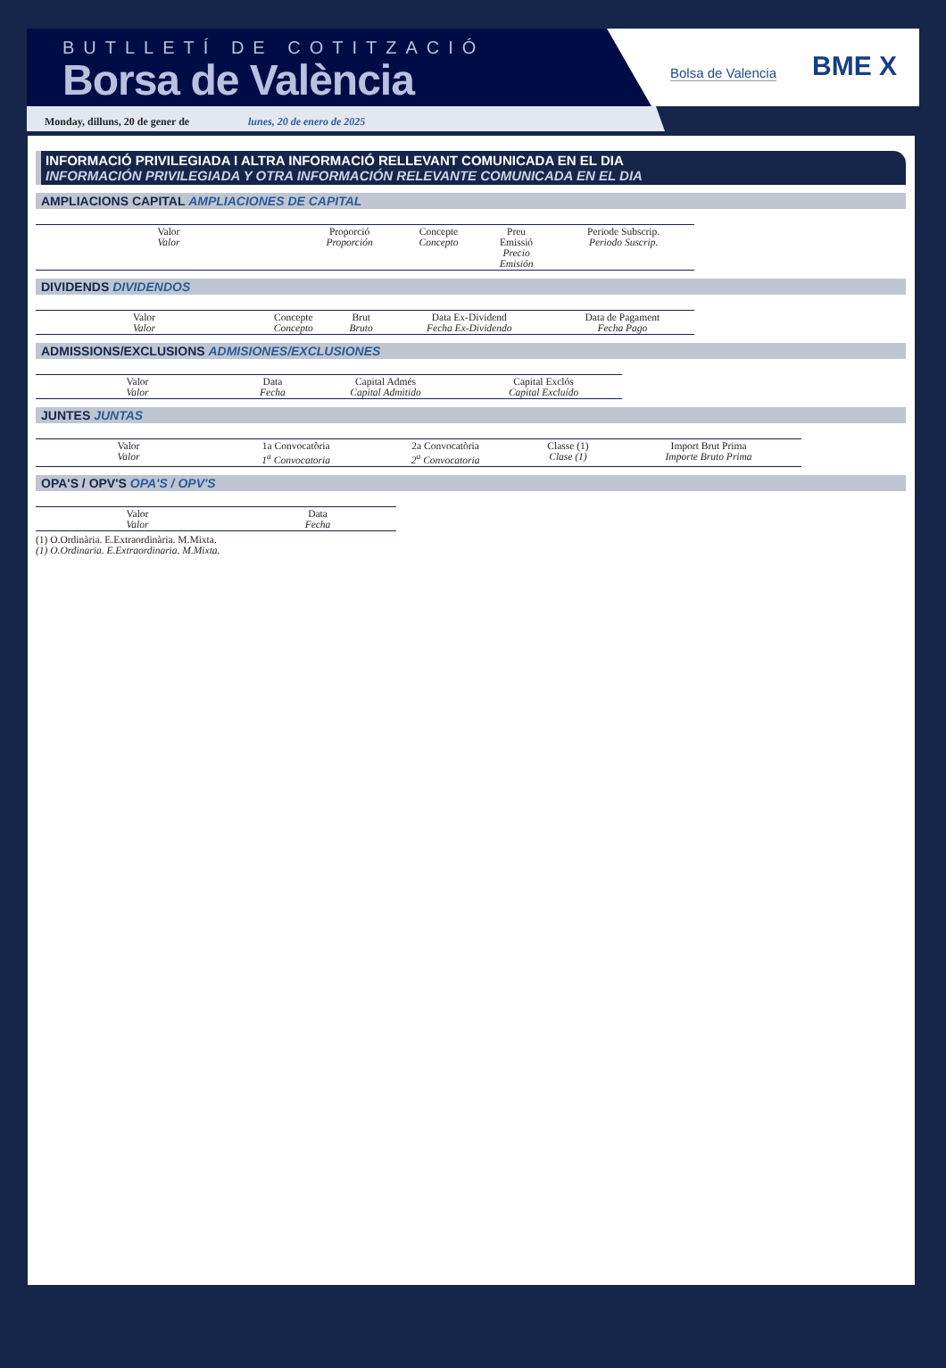BUTLLETÍ DE COTITZACIÓ
Borsa de València
Bolsa de Valencia
BME X
Monday, dilluns, 20 de gener de lunes, 20 de enero de 2025
INFORMACIÓ PRIVILEGIADA I ALTRA INFORMACIÓ RELLEVANT COMUNICADA EN EL DIA
INFORMACIÓN PRIVILEGIADA Y OTRA INFORMACIÓN RELEVANTE COMUNICADA EN EL DIA
AMPLIACIONS CAPITAL AMPLIACIONES DE CAPITAL
| Valor Valor | Proporció Proporción | Concepte Concepto | Preu Emissió Precio Emisión | Periode Subscrip. Periodo Suscrip. |
DIVIDENDS DIVIDENDOS
| Valor Valor | Concepte Concepto | Brut Bruto | Data Ex-Dividend Fecha Ex-Dividendo | Data de Pagament Fecha Pago |
ADMISSIONS/EXCLUSIONS ADMISIONES/EXCLUSIONES
| Valor Valor | Data Fecha | Capital Admés Capital Admitido | Capital Exclós Capital Excluído |
JUNTES JUNTAS
| Valor Valor | 1a Convocatòria 1<sup>a</sup> Convocatoria | 2a Convocatòria 2<sup>a</sup> Convocatoria | Classe (1) Clase (1) | Import Brut Prima Importe Bruto Prima |
OPA'S / OPV'S OPA'S / OPV'S
| Valor Valor | Data Fecha |
(1) O.Ordinària. E.Extraordinària. M.Mixta.
(1) O.Ordinaria. E.Extraordinaria. M.Mixta.